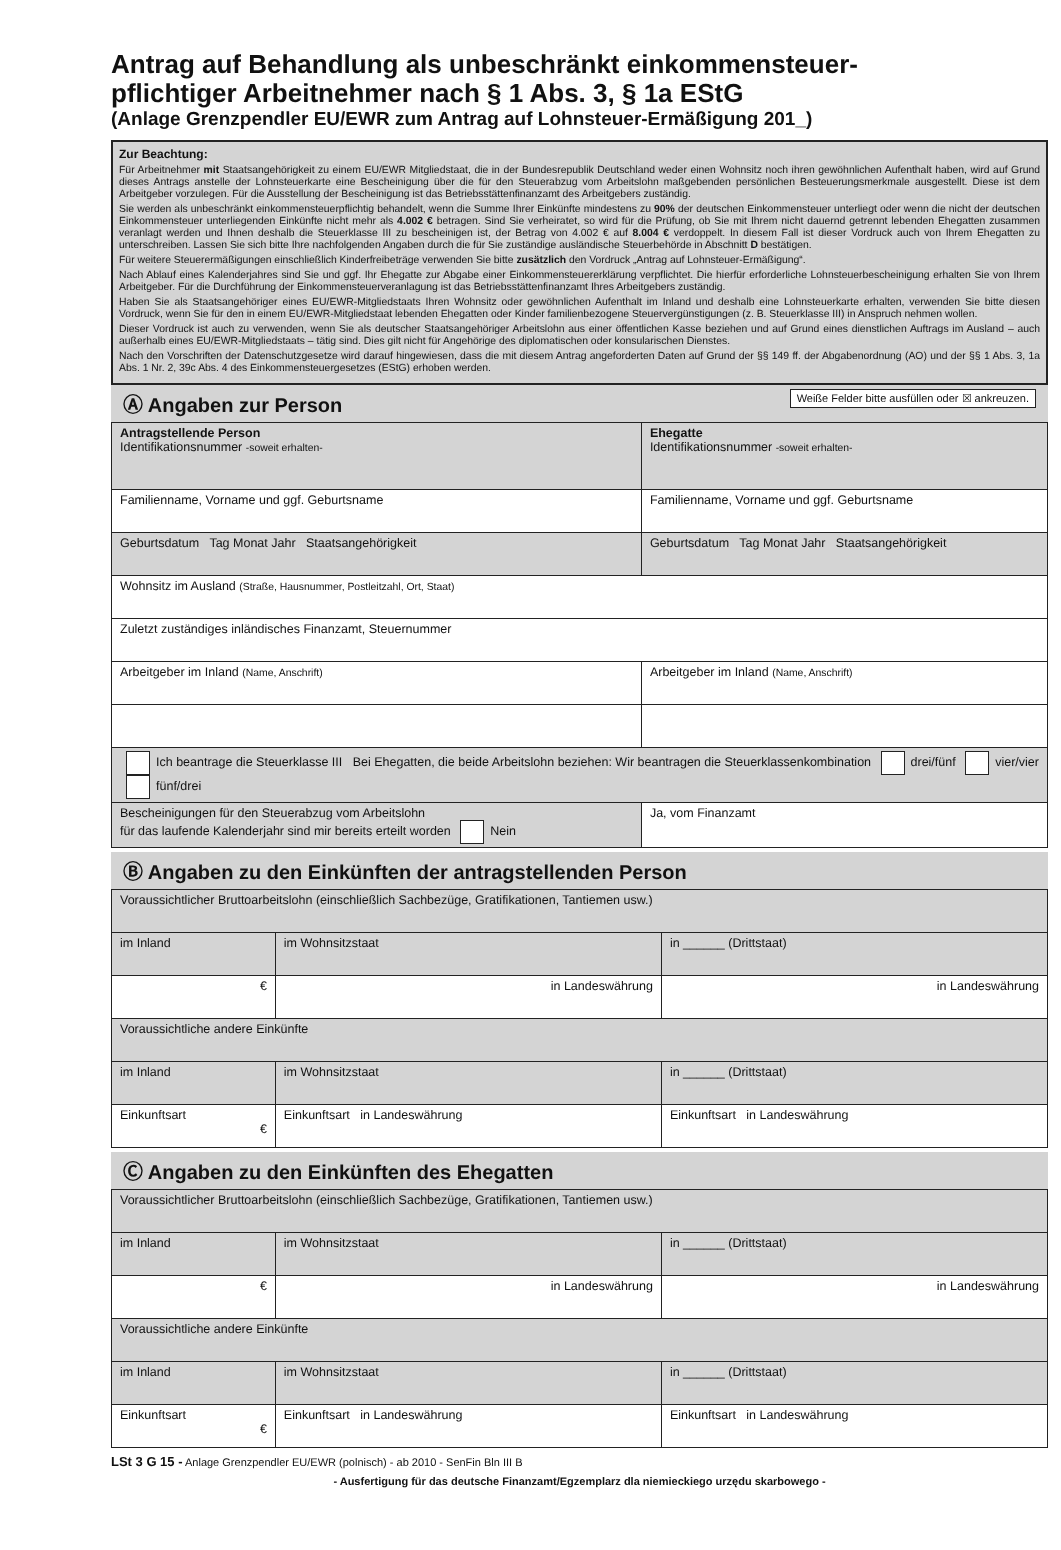Antrag auf Behandlung als unbeschränkt einkommensteuer-
pflichtiger Arbeitnehmer nach § 1 Abs. 3, § 1a EStG
(Anlage Grenzpendler EU/EWR zum Antrag auf Lohnsteuer-Ermäßigung 201_)
Zur Beachtung:
Für Arbeitnehmer mit Staatsangehörigkeit zu einem EU/EWR Mitgliedstaat, die in der Bundesrepublik Deutschland weder einen Wohnsitz noch ihren gewöhnlichen Aufenthalt haben, wird auf Grund dieses Antrags anstelle der Lohnsteuerkarte eine Bescheinigung über die für den Steuerabzug vom Arbeitslohn maßgebenden persönlichen Besteuerungsmerkmale ausgestellt. Diese ist dem Arbeitgeber vorzulegen. Für die Ausstellung der Bescheinigung ist das Betriebsstättenfinanzamt des Arbeitgebers zuständig.
Sie werden als unbeschränkt einkommensteuerpflichtig behandelt, wenn die Summe Ihrer Einkünfte mindestens zu 90% der deutschen Einkommensteuer unterliegt oder wenn die nicht der deutschen Einkommensteuer unterliegenden Einkünfte nicht mehr als 4.002 € betragen. Sind Sie verheiratet, so wird für die Prüfung, ob Sie mit Ihrem nicht dauernd getrennt lebenden Ehegatten zusammen veranlagt werden und Ihnen deshalb die Steuerklasse III zu bescheinigen ist, der Betrag von 4.002 € auf 8.004 € verdoppelt. In diesem Fall ist dieser Vordruck auch von Ihrem Ehegatten zu unterschreiben. Lassen Sie sich bitte Ihre nachfolgenden Angaben durch die für Sie zuständige ausländische Steuerbehörde in Abschnitt D bestätigen.
Für weitere Steuerermäßigungen einschließlich Kinderfreibeträge verwenden Sie bitte zusätzlich den Vordruck „Antrag auf Lohnsteuer-Ermäßigung“.
Nach Ablauf eines Kalenderjahres sind Sie und ggf. Ihr Ehegatte zur Abgabe einer Einkommensteuererklärung verpflichtet. Die hierfür erforderliche Lohnsteuerbescheinigung erhalten Sie von Ihrem Arbeitgeber. Für die Durchführung der Einkommensteuerveranlagung ist das Betriebsstättenfinanzamt Ihres Arbeitgebers zuständig.
Haben Sie als Staatsangehöriger eines EU/EWR-Mitgliedstaats Ihren Wohnsitz oder gewöhnlichen Aufenthalt im Inland und deshalb eine Lohnsteuerkarte erhalten, verwenden Sie bitte diesen Vordruck, wenn Sie für den in einem EU/EWR-Mitgliedstaat lebenden Ehegatten oder Kinder familienbezogene Steuervergünstigungen (z. B. Steuerklasse III) in Anspruch nehmen wollen.
Dieser Vordruck ist auch zu verwenden, wenn Sie als deutscher Staatsangehöriger Arbeitslohn aus einer öffentlichen Kasse beziehen und auf Grund eines dienstlichen Auftrags im Ausland – auch außerhalb eines EU/EWR-Mitgliedstaats – tätig sind. Dies gilt nicht für Angehörige des diplomatischen oder konsularischen Dienstes.
Nach den Vorschriften der Datenschutzgesetze wird darauf hingewiesen, dass die mit diesem Antrag angeforderten Daten auf Grund der §§ 149 ff. der Abgabenordnung (AO) und der §§ 1 Abs. 3, 1a Abs. 1 Nr. 2, 39c Abs. 4 des Einkommensteuergesetzes (EStG) erhoben werden.
Ⓐ Angaben zur Person Weiße Felder bitte ausfüllen oder ☒ ankreuzen.
| Antragstellende Person Identifikationsnummer -soweit erhalten- | Ehegatte Identifikationsnummer -soweit erhalten- |
| Familienname, Vorname und ggf. Geburtsname | Familienname, Vorname und ggf. Geburtsname |
| Geburtsdatum Tag Monat Jahr Staatsangehörigkeit | Geburtsdatum Tag Monat Jahr Staatsangehörigkeit |
| Wohnsitz im Ausland (Straße, Hausnummer, Postleitzahl, Ort, Staat) | |
| Zuletzt zuständiges inländisches Finanzamt, Steuernummer | |
| Arbeitgeber im Inland (Name, Anschrift) | Arbeitgeber im Inland (Name, Anschrift) |
| Ich beantrage die Steuerklasse III Bei Ehegatten, die beide Arbeitslohn beziehen: Wir beantragen die Steuerklassenkombination drei/fünf vier/vier fünf/drei | |
| Bescheinigungen für den Steuerabzug vom Arbeitslohn für das laufende Kalenderjahr sind mir bereits erteilt worden Nein | Ja, vom Finanzamt |
Ⓑ Angaben zu den Einkünften der antragstellenden Person
| Voraussichtlicher Bruttoarbeitslohn (einschließlich Sachbezüge, Gratifikationen, Tantiemen usw.) | | |
| im Inland | im Wohnsitzstaat | in ______ (Drittstaat) |
| € | in Landeswährung | in Landeswährung |
| Voraussichtliche andere Einkünfte | | |
| im Inland | im Wohnsitzstaat | in ______ (Drittstaat) |
| Einkunftsart € | Einkunftsart in Landeswährung | Einkunftsart in Landeswährung |
Ⓒ Angaben zu den Einkünften des Ehegatten
| Voraussichtlicher Bruttoarbeitslohn (einschließlich Sachbezüge, Gratifikationen, Tantiemen usw.) | | |
| im Inland | im Wohnsitzstaat | in ______ (Drittstaat) |
| € | in Landeswährung | in Landeswährung |
| Voraussichtliche andere Einkünfte | | |
| im Inland | im Wohnsitzstaat | in ______ (Drittstaat) |
| Einkunftsart € | Einkunftsart in Landeswährung | Einkunftsart in Landeswährung |
LSt 3 G 15 - Anlage Grenzpendler EU/EWR (polnisch) - ab 2010 - SenFin Bln III B
- Ausfertigung für das deutsche Finanzamt/Egzemplarz dla niemieckiego urzędu skarbowego -